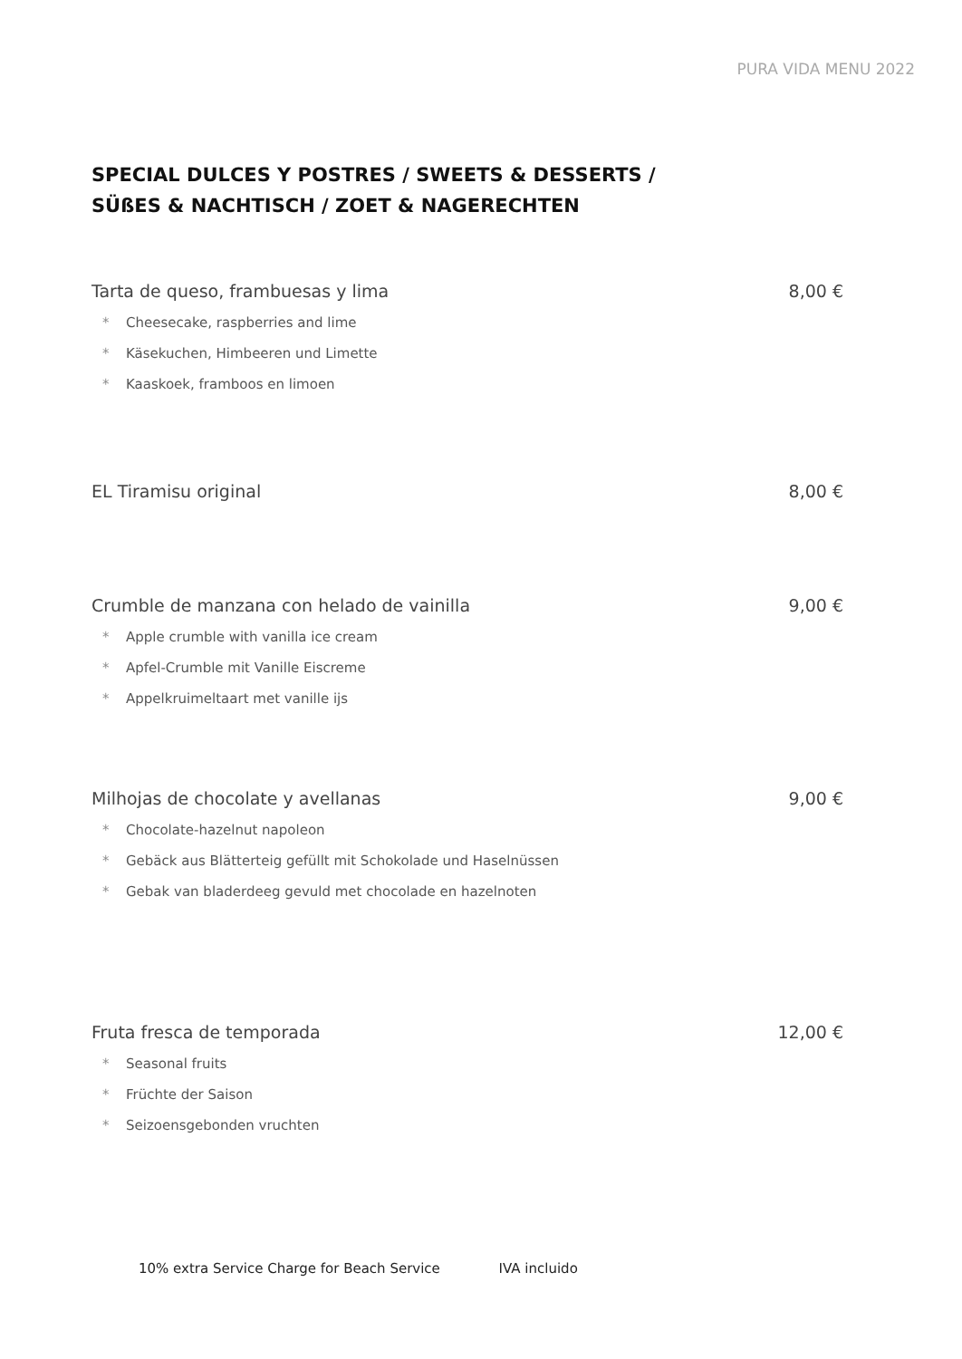PURA VIDA MENU 2022
SPECIAL DULCES Y POSTRES / SWEETS & DESSERTS /
SÜßES & NACHTISCH / ZOET & NAGERECHTEN
Tarta de queso, frambuesas y lima 8,00 €
* Cheesecake, raspberries and lime
* Käsekuchen, Himbeeren und Limette
* Kaaskoek, framboos en limoen
EL Tiramisu original 8,00 €
Crumble de manzana con helado de vainilla 9,00 €
* Apple crumble with vanilla ice cream
* Apfel-Crumble mit Vanille Eiscreme
* Appelkruimeltaart met vanille ijs
Milhojas de chocolate y avellanas 9,00 €
* Chocolate-hazelnut napoleon
* Gebäck aus Blätterteig gefüllt mit Schokolade und Haselnüssen
* Gebak van bladerdeeg gevuld met chocolade en hazelnoten
Fruta fresca de temporada 12,00 €
* Seasonal fruits
* Früchte der Saison
* Seizoensgebonden vruchten
10% extra Service Charge for Beach Service IVA incluido